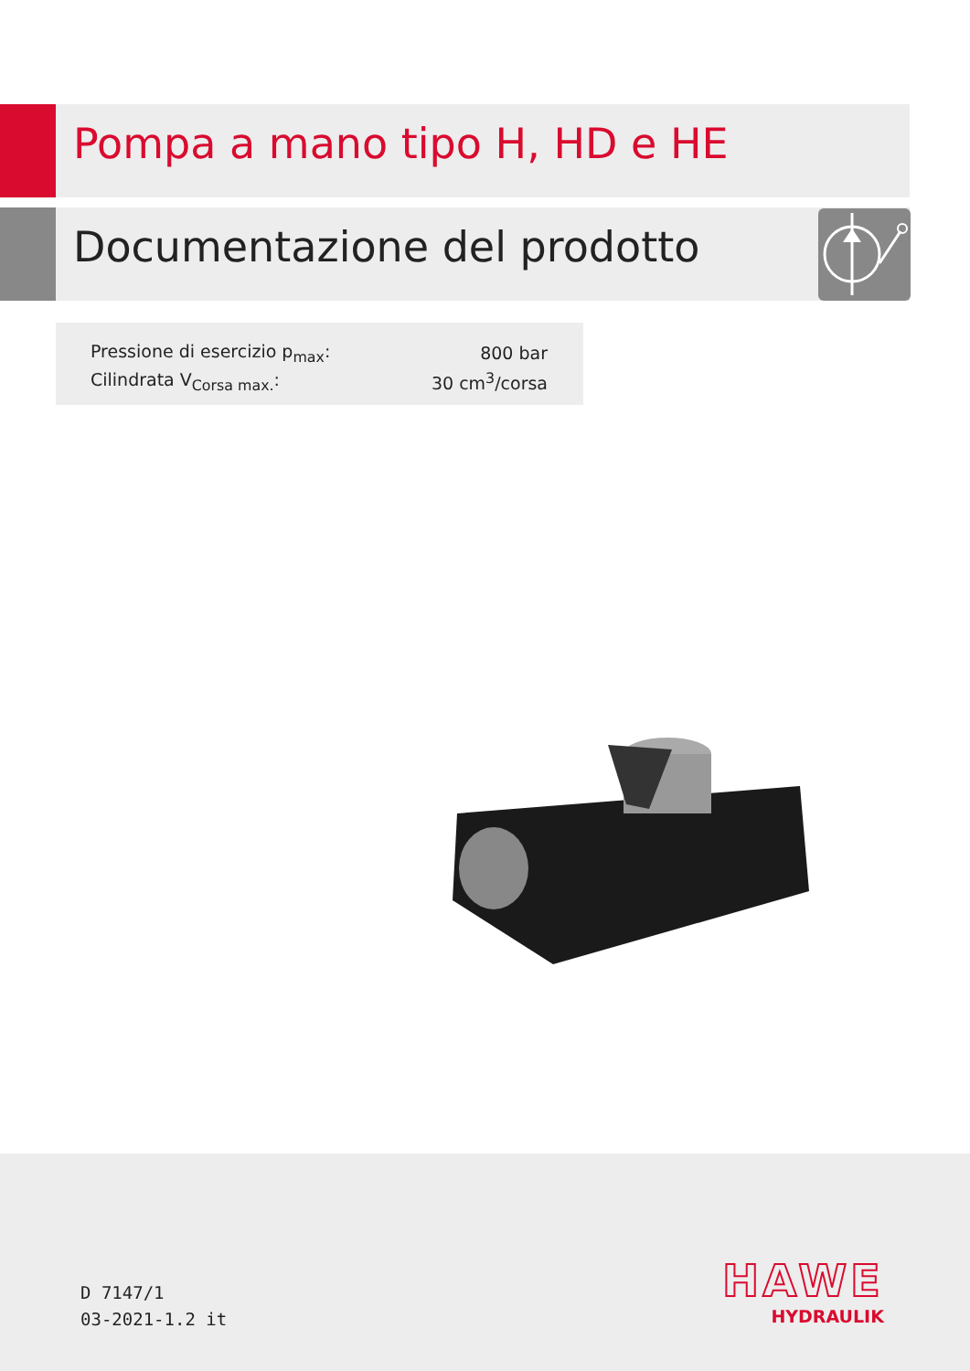Pompa a mano tipo H, HD e HE
Documentazione del prodotto
| Pressione di esercizio p<sub>max</sub>: | 800 bar |
| Cilindrata V<sub>Corsa max.</sub>: | 30 cm<sup>3</sup>/corsa |
D 7147/1
03-2021-1.2 it
HAWE
HYDRAULIK